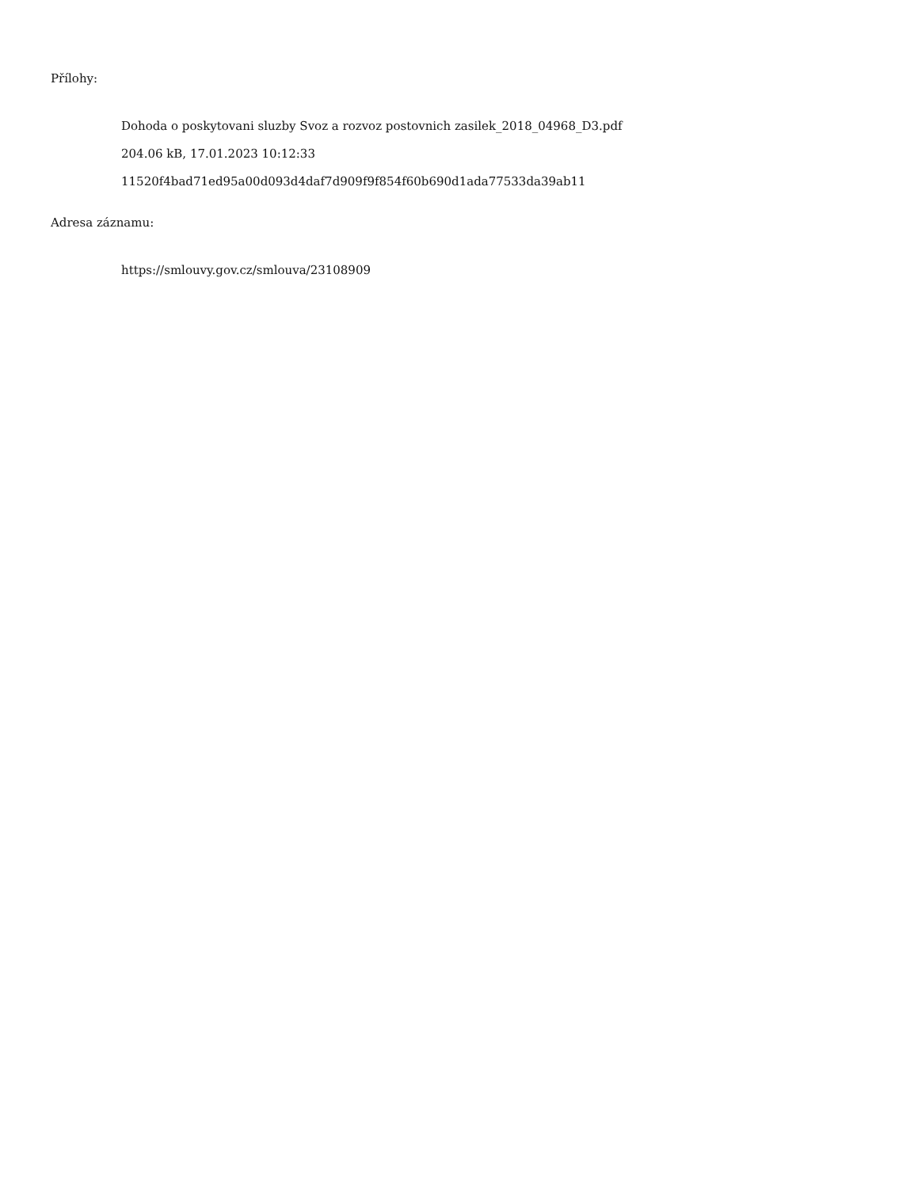Přílohy:
Dohoda o poskytovani sluzby Svoz a rozvoz postovnich zasilek_2018_04968_D3.pdf
204.06 kB, 17.01.2023 10:12:33
11520f4bad71ed95a00d093d4daf7d909f9f854f60b690d1ada77533da39ab11
Adresa záznamu:
https://smlouvy.gov.cz/smlouva/23108909